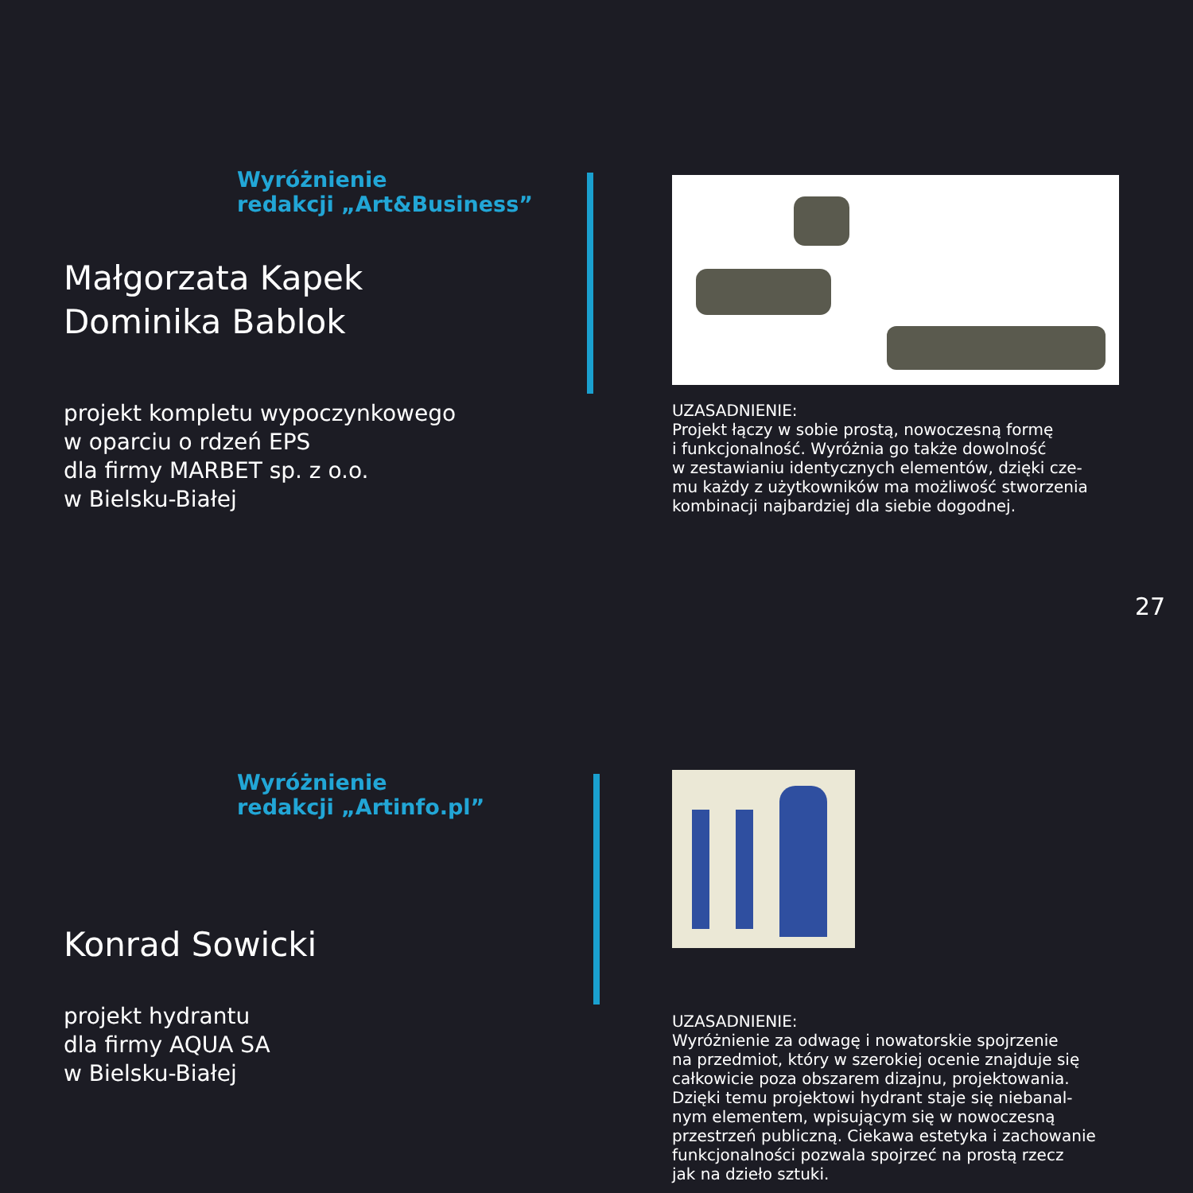Wyróżnienie
redakcji „Art&Business”
Małgorzata Kapek
Dominika Bablok
projekt kompletu wypoczynkowego
w oparciu o rdzeń EPS
dla firmy MARBET sp. z o.o.
w Bielsku-Białej
UZASADNIENIE:
Projekt łączy w sobie prostą, nowoczesną formę
i funkcjonalność. Wyróżnia go także dowolność
w zestawianiu identycznych elementów, dzięki cze-
mu każdy z użytkowników ma możliwość stworzenia
kombinacji najbardziej dla siebie dogodnej.
27
Wyróżnienie
redakcji „Artinfo.pl”
Konrad Sowicki
projekt hydrantu
dla firmy AQUA SA
w Bielsku-Białej
UZASADNIENIE:
Wyróżnienie za odwagę i nowatorskie spojrzenie
na przedmiot, który w szerokiej ocenie znajduje się
całkowicie poza obszarem dizajnu, projektowania.
Dzięki temu projektowi hydrant staje się niebanal-
nym elementem, wpisującym się w nowoczesną
przestrzeń publiczną. Ciekawa estetyka i zachowanie
funkcjonalności pozwala spojrzeć na prostą rzecz
jak na dzieło sztuki.